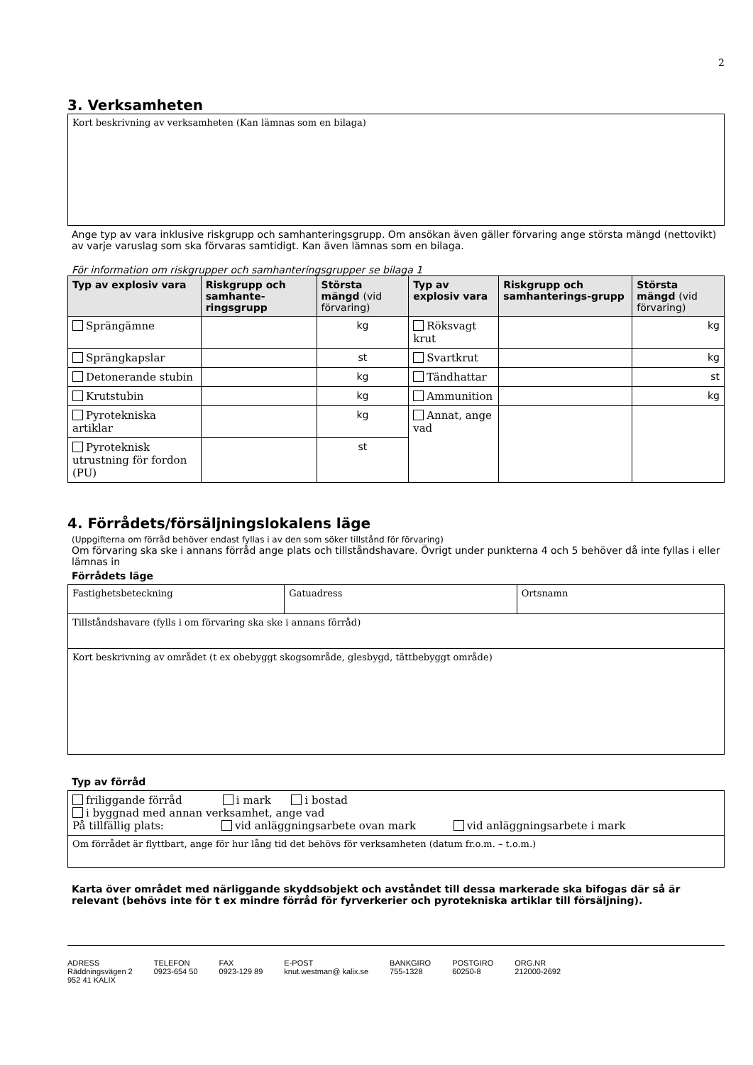2
3. Verksamheten
Kort beskrivning av verksamheten (Kan lämnas som en bilaga)
Ange typ av vara inklusive riskgrupp och samhanteringsgrupp. Om ansökan även gäller förvaring ange största mängd (nettovikt) av varje varuslag som ska förvaras samtidigt. Kan även lämnas som en bilaga.
För information om riskgrupper och samhanteringsgrupper se bilaga 1
| Typ av explosiv vara | Riskgrupp och samhante-ringsgrupp | Största mängd (vid förvaring) | Typ av explosiv vara | Riskgrupp och samhanterings-grupp | Största mängd (vid förvaring) |
| --- | --- | --- | --- | --- | --- |
| Sprängämne | | kg | Röksvagt krut | | kg |
| Sprängkapslar | | st | Svartkrut | | kg |
| Detonerande stubin | | kg | Tändhattar | | st |
| Krutstubin | | kg | Ammunition | | kg |
| Pyrotekniska artiklar | | kg | Annat, ange vad | | |
| Pyroteknisk utrustning för fordon (PU) | | st | | | |
4. Förrådets/försäljningslokalens läge
(Uppgifterna om förråd behöver endast fyllas i av den som söker tillstånd för förvaring)
Om förvaring ska ske i annans förråd ange plats och tillståndshavare. Övrigt under punkterna 4 och 5 behöver då inte fyllas i eller lämnas in
Förrådets läge
| Fastighetsbeteckning | Gatuadress | Ortsnamn |
| Tillståndshavare (fylls i om förvaring ska ske i annans förråd) | | |
| Kort beskrivning av området (t ex obebyggt skogsområde, glesbygd, tättbebyggt område) | | |
Typ av förråd
| friliggande förråd i mark i bostad i byggnad med annan verksamhet, ange vad På tillfällig plats: vid anläggningsarbete ovan mark vid anläggningsarbete i mark |
| Om förrådet är flyttbart, ange för hur lång tid det behövs för verksamheten (datum fr.o.m. – t.o.m.) |
Karta över området med närliggande skyddsobjekt och avståndet till dessa markerade ska bifogas där så är relevant (behövs inte för t ex mindre förråd för fyrverkerier och pyrotekniska artiklar till försäljning).
ADRESS
Räddningsvägen 2
952 41 KALIX
TELEFON
0923-654 50
FAX
0923-129 89
E-POST
knut.westman@ kalix.se
BANKGIRO
755-1328
POSTGIRO
60250-8
ORG.NR
212000-2692